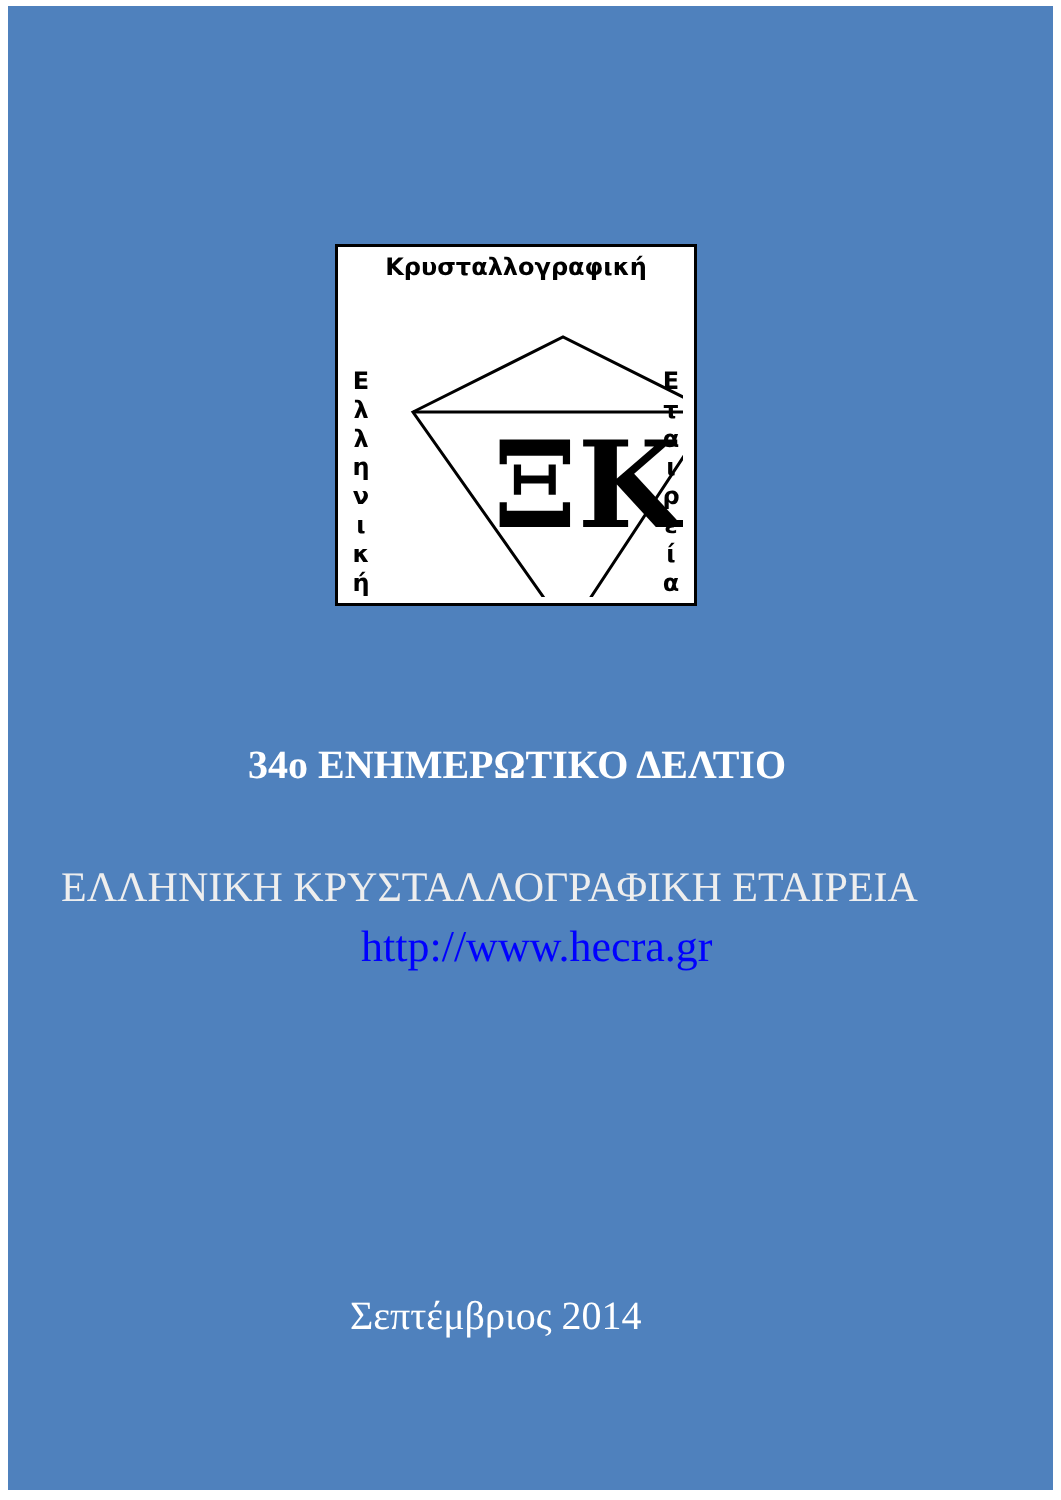Κρυσταλλογραφική
Ε λ λ η ν ι κ ή
ΞΚ
Ε τ α ι ρ ε ί α
34ο ΕΝΗΜΕΡΩΤΙΚΟ ΔΕΛΤΙΟ
ΕΛΛΗΝΙΚΗ ΚΡΥΣΤΑΛΛΟΓΡΑΦΙΚΗ ΕΤΑΙΡΕΙΑ
http://www.hecra.gr
Σεπτέμβριος 2014